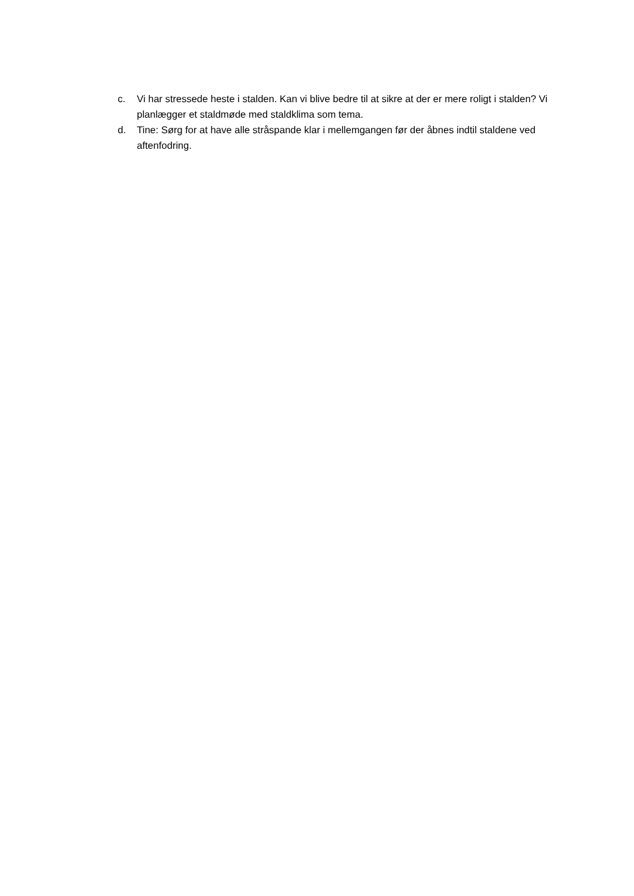c. Vi har stressede heste i stalden. Kan vi blive bedre til at sikre at der er mere roligt i stalden? Vi planlægger et staldmøde med staldklima som tema.
d. Tine: Sørg for at have alle stråspande klar i mellemgangen før der åbnes indtil staldene ved aftenfodring.